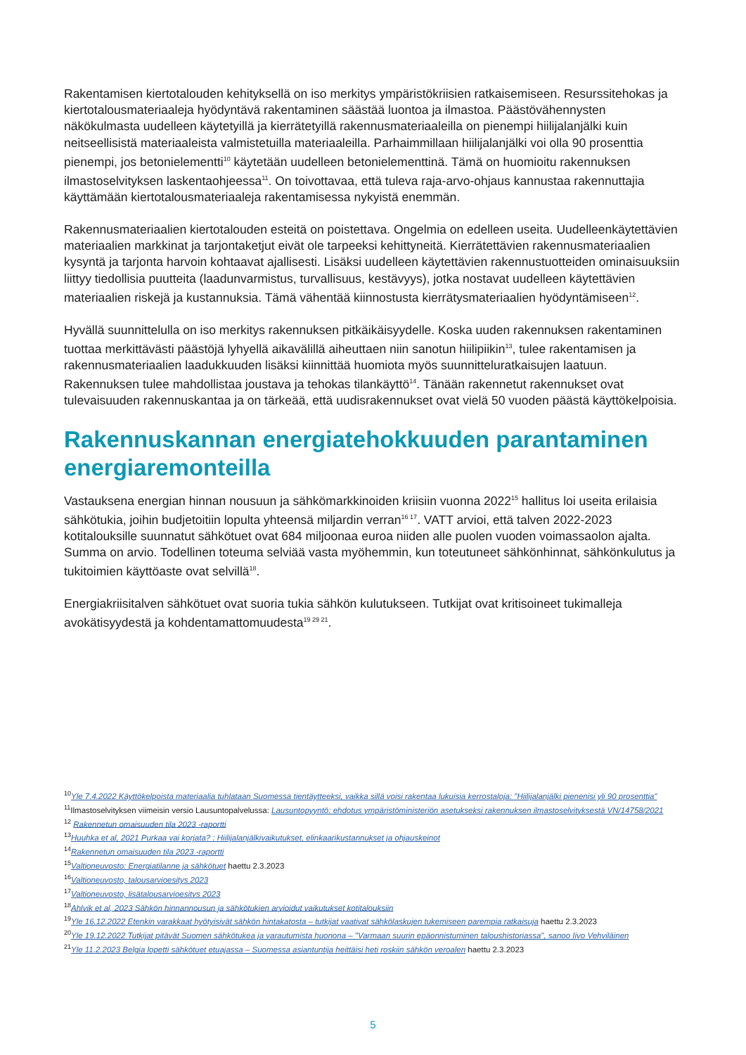Rakentamisen kiertotalouden kehityksellä on iso merkitys ympäristökriisien ratkaisemiseen. Resurssitehokas ja kiertotalousmateriaaleja hyödyntävä rakentaminen säästää luontoa ja ilmastoa. Päästövähennysten näkökulmasta uudelleen käytetyillä ja kierrätetyillä rakennusmateriaaleilla on pienempi hiilijalanjälki kuin neitseellisistä materiaaleista valmistetuilla materiaaleilla. Parhaimmillaan hiilijalanjälki voi olla 90 prosenttia pienempi, jos betonielementti<sup>10</sup> käytetään uudelleen betonielementtinä. Tämä on huomioitu rakennuksen ilmastoselvityksen laskentaohjeessa<sup>11</sup>. On toivottavaa, että tuleva raja-arvo-ohjaus kannustaa rakennuttajia käyttämään kiertotalousmateriaaleja rakentamisessa nykyistä enemmän.
Rakennusmateriaalien kiertotalouden esteitä on poistettava. Ongelmia on edelleen useita. Uudelleenkäytettävien materiaalien markkinat ja tarjontaketjut eivät ole tarpeeksi kehittyneitä. Kierrätettävien rakennusmateriaalien kysyntä ja tarjonta harvoin kohtaavat ajallisesti. Lisäksi uudelleen käytettävien rakennustuotteiden ominaisuuksiin liittyy tiedollisia puutteita (laadunvarmistus, turvallisuus, kestävyys), jotka nostavat uudelleen käytettävien materiaalien riskejä ja kustannuksia. Tämä vähentää kiinnostusta kierrätysmateriaalien hyödyntämiseen<sup>12</sup>.
Hyvällä suunnittelulla on iso merkitys rakennuksen pitkäikäisyydelle. Koska uuden rakennuksen rakentaminen tuottaa merkittävästi päästöjä lyhyellä aikavälillä aiheuttaen niin sanotun hiilipiikin<sup>13</sup>, tulee rakentamisen ja rakennusmateriaalien laadukkuuden lisäksi kiinnittää huomiota myös suunnitteluratkaisujen laatuun. Rakennuksen tulee mahdollistaa joustava ja tehokas tilankäyttö<sup>14</sup>. Tänään rakennetut rakennukset ovat tulevaisuuden rakennuskantaa ja on tärkeää, että uudisrakennukset ovat vielä 50 vuoden päästä käyttökelpoisia.
Rakennuskannan energiatehokkuuden parantaminen energiaremonteilla
Vastauksena energian hinnan nousuun ja sähkömarkkinoiden kriisiin vuonna 2022<sup>15</sup> hallitus loi useita erilaisia sähkötukia, joihin budjetoitiin lopulta yhteensä miljardin verran<sup>16 17</sup>. VATT arvioi, että talven 2022-2023 kotitalouksille suunnatut sähkötuet ovat 684 miljoonaa euroa niiden alle puolen vuoden voimassaolon ajalta. Summa on arvio. Todellinen toteuma selviää vasta myöhemmin, kun toteutuneet sähkönhinnat, sähkönkulutus ja tukitoimien käyttöaste ovat selvillä<sup>18</sup>.
Energiakriisitalven sähkötuet ovat suoria tukia sähkön kulutukseen. Tutkijat ovat kritisoineet tukimalleja avokätisyydestä ja kohdentamattomuudesta<sup>19 29 21</sup>.
<sup>10</sup> Yle 7.4.2022 Käyttökelpoista materiaalia tuhlataan Suomessa tientäytteeksi, vaikka sillä voisi rakentaa lukuisia kerrostaloja: "Hiilijalanjälki pienenisi yli 90 prosenttia"
<sup>11</sup> Ilmastoselvityksen viimeisin versio Lausuntopalvelussa: Lausuntopyyntö: ehdotus ympäristöministeriön asetukseksi rakennuksen ilmastoselvityksestä VN/14758/2021
<sup>12</sup> Rakennetun omaisuuden tila 2023 -raportti
<sup>13</sup> Huuhka et al, 2021 Purkaa vai korjata? : Hiilijalanjälkivaikutukset, elinkaarikustannukset ja ohjauskeinot
<sup>14</sup> Rakennetun omaisuuden tila 2023 -raportti
<sup>15</sup> Valtioneuvosto: Energiatilanne ja sähkötuet haettu 2.3.2023
<sup>16</sup> Valtioneuvosto, talousarvioesitys 2023
<sup>17</sup> Valtioneuvosto, lisätalousarvioesitys 2023
<sup>18</sup> Ahlvik et al, 2023 Sähkön hinnannousun ja sähkötukien arvioidut vaikutukset kotitalouksiin
<sup>19</sup> Yle 16.12.2022 Etenkin varakkaat hyötyisivät sähkön hintakatosta – tutkijat vaativat sähkölaskujen tukemiseen parempia ratkaisuja haettu 2.3.2023
<sup>20</sup> Yle 19.12.2022 Tutkijat pitävät Suomen sähkötukea ja varautumista huonona – "Varmaan suurin epäonnistuminen taloushistoriassa", sanoo Iivo Vehviläinen
<sup>21</sup> Yle 11.2.2023 Belgia lopetti sähkötuet etuajassa – Suomessa asiantuntija heittäisi heti roskiin sähkön veroalen haettu 2.3.2023
5